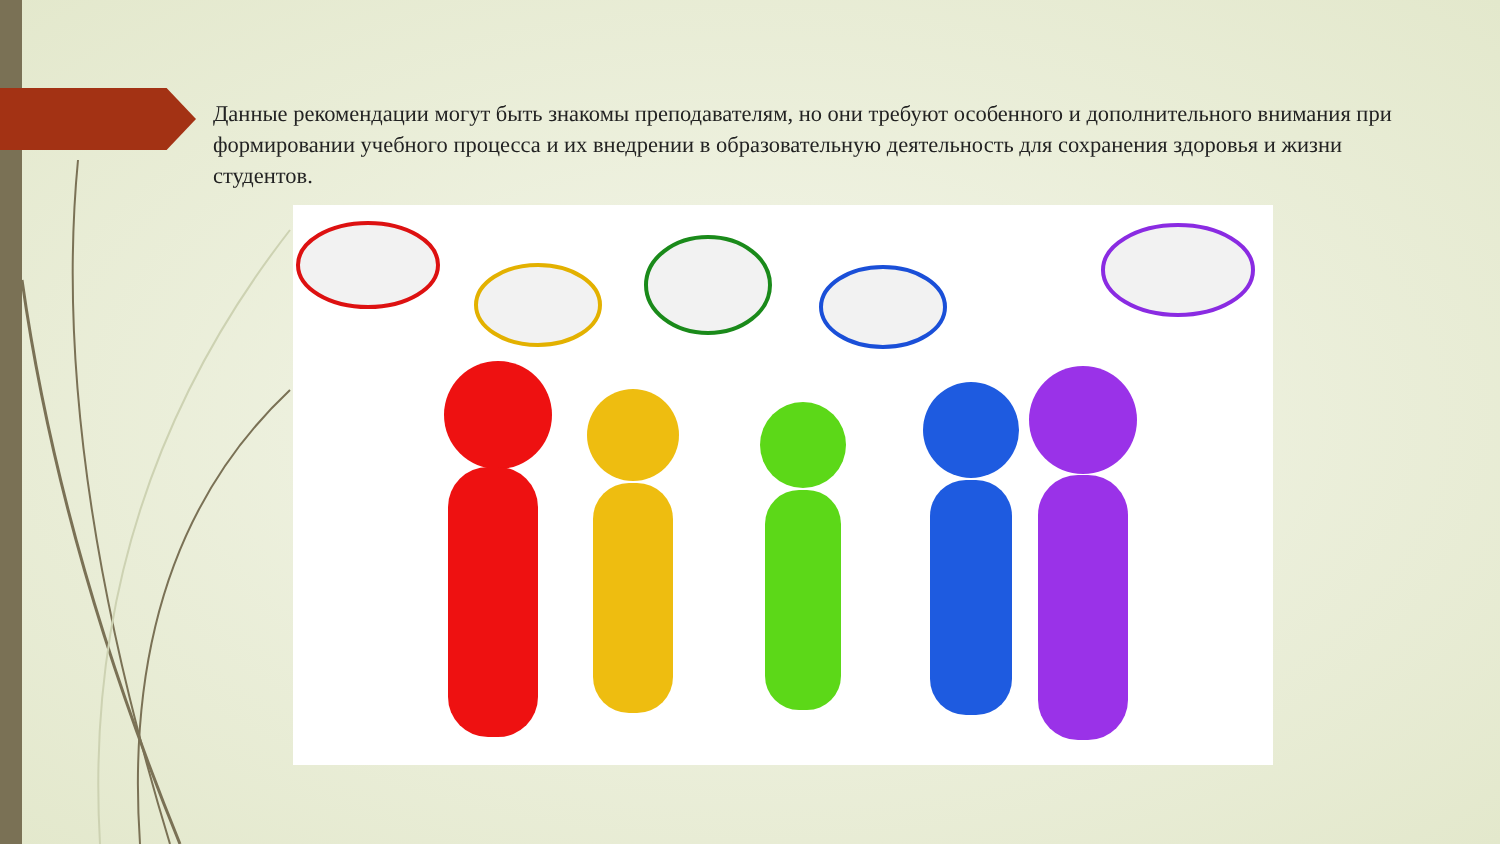Данные рекомендации могут быть знакомы преподавателям, но они требуют особенного и дополнительного внимания при формировании учебного процесса и их внедрении в образовательную деятельность для сохранения здоровья и жизни студентов.